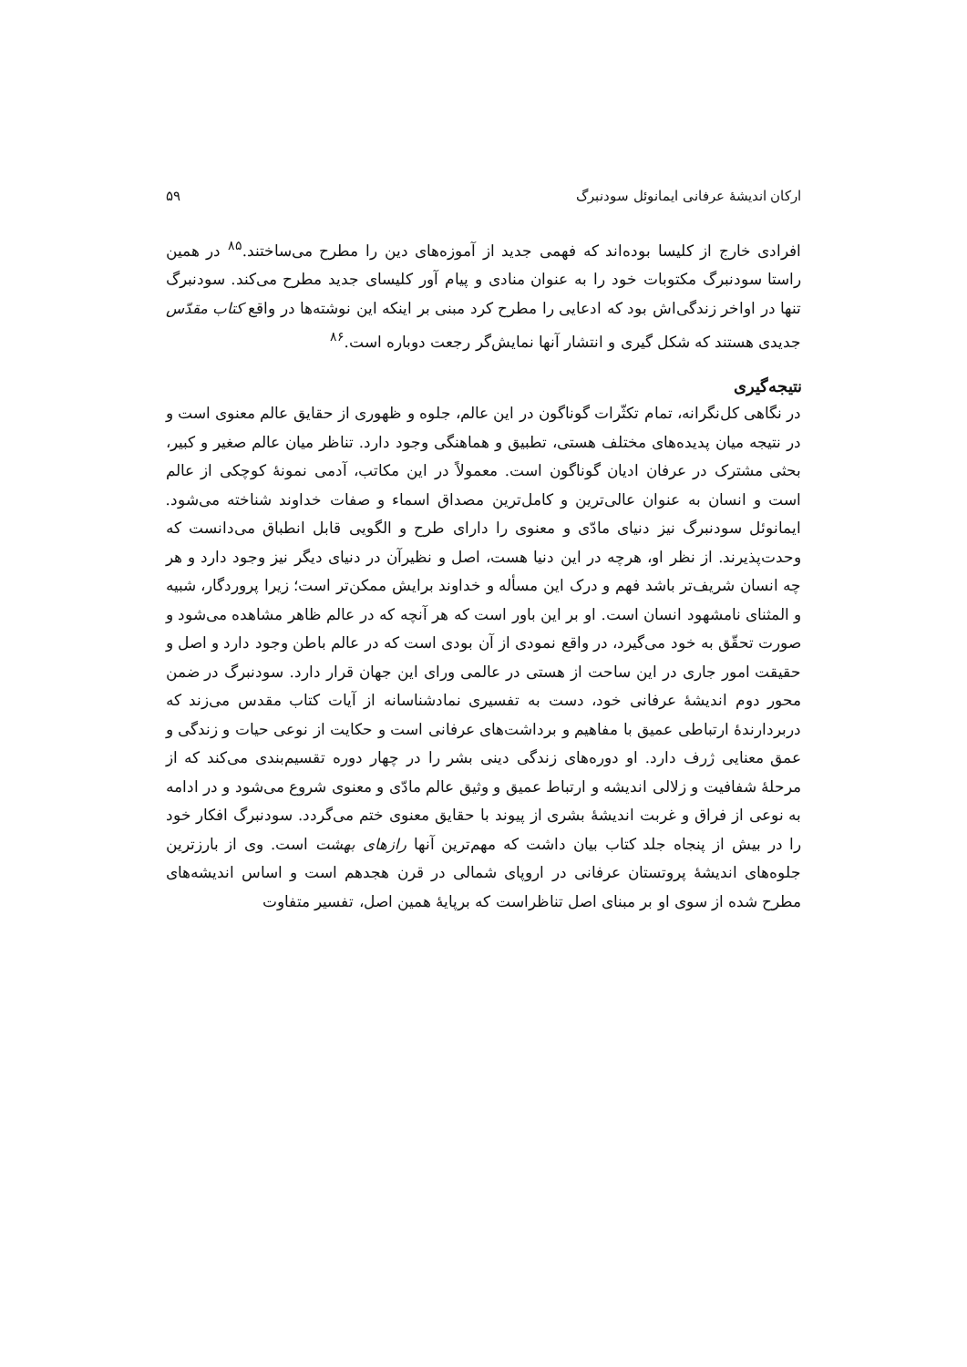ارکان اندیشهٔ عرفانی ایمانوئل سودنبرگ ۵۹
افرادی خارج از کلیسا بوده‌اند که فهمی جدید از آموزه‌های دین را مطرح می‌ساختند.<sup>۸۵</sup> در همین راستا سودنبرگ مکتوبات خود را به عنوان منادی و پیام آور کلیسای جدید مطرح می‌کند. سودنبرگ تنها در اواخر زندگی‌اش بود که ادعایی را مطرح کرد مبنی بر اینکه این نوشته‌ها در واقع کتاب مقدّس جدیدی هستند که شکل گیری و انتشار آنها نمایش‌گر رجعت دوباره است.<sup>۸۶</sup>
نتیجه‌گیری
در نگاهی کل‌نگرانه، تمام تکثّرات گوناگون در این عالم، جلوه و ظهوری از حقایق عالم معنوی است و در نتیجه میان پدیده‌های مختلف هستی، تطبیق و هماهنگی وجود دارد. تناظر میان عالم صغیر و کبیر، بحثی مشترک در عرفان ادیان گوناگون است. معمولاً در این مکاتب، آدمی نمونهٔ کوچکی از عالم است و انسان به عنوان عالی‌ترین و کامل‌ترین مصداق اسماء و صفات خداوند شناخته می‌شود. ایمانوئل سودنبرگ نیز دنیای مادّی و معنوی را دارای طرح و الگویی قابل انطباق می‌دانست که وحدت‌پذیرند. از نظر او، هرچه در این دنیا هست، اصل و نظیرآن در دنیای دیگر نیز وجود دارد و هر چه انسان شریف‌تر باشد فهم و درک این مسأله و خداوند برایش ممکن‌تر است؛ زیرا پروردگار، شبیه و المثنای نامشهود انسان است. او بر این باور است که هر آنچه که در عالم ظاهر مشاهده می‌شود و صورت تحقّق به خود می‌گیرد، در واقع نمودی از آن بودی است که در عالم باطن وجود دارد و اصل و حقیقت امور جاری در این ساحت از هستی در عالمی ورای این جهان قرار دارد. سودنبرگ در ضمن محور دوم اندیشهٔ عرفانی خود، دست به تفسیری نمادشناسانه از آیات کتاب مقدس می‌زند که دربردارندهٔ ارتباطی عمیق با مفاهیم و برداشت‌های عرفانی است و حکایت از نوعی حیات و زندگی و عمق معنایی ژرف دارد. او دوره‌های زندگی دینی بشر را در چهار دوره تقسیم‌بندی می‌کند که از مرحلهٔ شفافیت و زلالی اندیشه و ارتباط عمیق و وثیق عالم مادّی و معنوی شروع می‌شود و در ادامه به نوعی از فراق و غربت اندیشهٔ بشری از پیوند با حقایق معنوی ختم می‌گردد. سودنبرگ افکار خود را در بیش از پنجاه جلد کتاب بیان داشت که مهم‌ترین آنها رازهای بهشت است. وی از بارزترین جلوه‌های اندیشهٔ پروتستان عرفانی در اروپای شمالی در قرن هجدهم است و اساس اندیشه‌های مطرح شده از سوی او بر مبنای اصل تناظراست که برپایهٔ همین اصل، تفسیر متفاوت